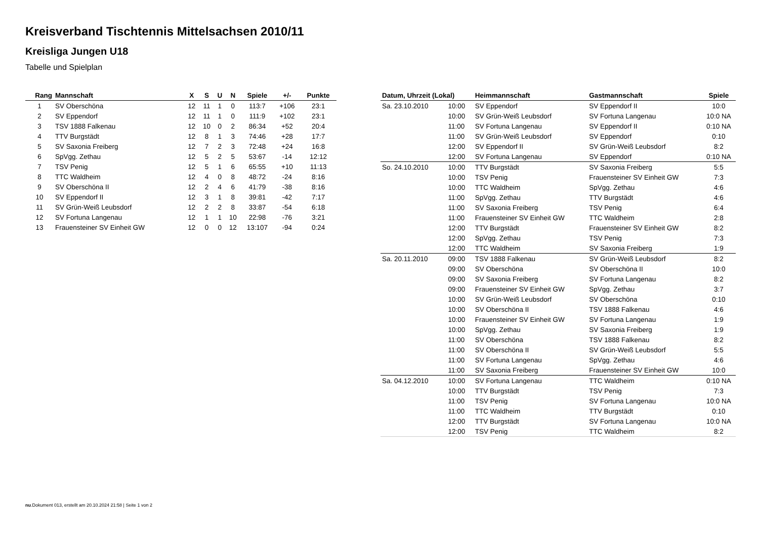Kreisverband Tischtennis Mittelsachsen 2010/11
Kreisliga Jungen U18
Tabelle und Spielplan
| Rang | Mannschaft | X | S | U | N | Spiele | +/- | Punkte |
| --- | --- | --- | --- | --- | --- | --- | --- | --- |
| 1 | SV Oberschöna | 12 | 11 | 1 | 0 | 113:7 | +106 | 23:1 |
| 2 | SV Eppendorf | 12 | 11 | 1 | 0 | 111:9 | +102 | 23:1 |
| 3 | TSV 1888 Falkenau | 12 | 10 | 0 | 2 | 86:34 | +52 | 20:4 |
| 4 | TTV Burgstädt | 12 | 8 | 1 | 3 | 74:46 | +28 | 17:7 |
| 5 | SV Saxonia Freiberg | 12 | 7 | 2 | 3 | 72:48 | +24 | 16:8 |
| 6 | SpVgg. Zethau | 12 | 5 | 2 | 5 | 53:67 | -14 | 12:12 |
| 7 | TSV Penig | 12 | 5 | 1 | 6 | 65:55 | +10 | 11:13 |
| 8 | TTC Waldheim | 12 | 4 | 0 | 8 | 48:72 | -24 | 8:16 |
| 9 | SV Oberschöna II | 12 | 2 | 4 | 6 | 41:79 | -38 | 8:16 |
| 10 | SV Eppendorf II | 12 | 3 | 1 | 8 | 39:81 | -42 | 7:17 |
| 11 | SV Grün-Weiß Leubsdorf | 12 | 2 | 2 | 8 | 33:87 | -54 | 6:18 |
| 12 | SV Fortuna Langenau | 12 | 1 | 1 | 10 | 22:98 | -76 | 3:21 |
| 13 | Frauensteiner SV Einheit GW | 12 | 0 | 0 | 12 | 13:107 | -94 | 0:24 |
| Datum, Uhrzeit (Lokal) | | Heimmannschaft | Gastmannschaft | Spiele |
| --- | --- | --- | --- | --- |
| Sa. 23.10.2010 | 10:00 | SV Eppendorf | SV Eppendorf II | 10:0 |
| | 10:00 | SV Grün-Weiß Leubsdorf | SV Fortuna Langenau | 10:0 NA |
| | 11:00 | SV Fortuna Langenau | SV Eppendorf II | 0:10 NA |
| | 11:00 | SV Grün-Weiß Leubsdorf | SV Eppendorf | 0:10 |
| | 12:00 | SV Eppendorf II | SV Grün-Weiß Leubsdorf | 8:2 |
| | 12:00 | SV Fortuna Langenau | SV Eppendorf | 0:10 NA |
| So. 24.10.2010 | 10:00 | TTV Burgstädt | SV Saxonia Freiberg | 5:5 |
| | 10:00 | TSV Penig | Frauensteiner SV Einheit GW | 7:3 |
| | 10:00 | TTC Waldheim | SpVgg. Zethau | 4:6 |
| | 11:00 | SpVgg. Zethau | TTV Burgstädt | 4:6 |
| | 11:00 | SV Saxonia Freiberg | TSV Penig | 6:4 |
| | 11:00 | Frauensteiner SV Einheit GW | TTC Waldheim | 2:8 |
| | 12:00 | TTV Burgstädt | Frauensteiner SV Einheit GW | 8:2 |
| | 12:00 | SpVgg. Zethau | TSV Penig | 7:3 |
| | 12:00 | TTC Waldheim | SV Saxonia Freiberg | 1:9 |
| Sa. 20.11.2010 | 09:00 | TSV 1888 Falkenau | SV Grün-Weiß Leubsdorf | 8:2 |
| | 09:00 | SV Oberschöna | SV Oberschöna II | 10:0 |
| | 09:00 | SV Saxonia Freiberg | SV Fortuna Langenau | 8:2 |
| | 09:00 | Frauensteiner SV Einheit GW | SpVgg. Zethau | 3:7 |
| | 10:00 | SV Grün-Weiß Leubsdorf | SV Oberschöna | 0:10 |
| | 10:00 | SV Oberschöna II | TSV 1888 Falkenau | 4:6 |
| | 10:00 | Frauensteiner SV Einheit GW | SV Fortuna Langenau | 1:9 |
| | 10:00 | SpVgg. Zethau | SV Saxonia Freiberg | 1:9 |
| | 11:00 | SV Oberschöna | TSV 1888 Falkenau | 8:2 |
| | 11:00 | SV Oberschöna II | SV Grün-Weiß Leubsdorf | 5:5 |
| | 11:00 | SV Fortuna Langenau | SpVgg. Zethau | 4:6 |
| | 11:00 | SV Saxonia Freiberg | Frauensteiner SV Einheit GW | 10:0 |
| Sa. 04.12.2010 | 10:00 | SV Fortuna Langenau | TTC Waldheim | 0:10 NA |
| | 10:00 | TTV Burgstädt | TSV Penig | 7:3 |
| | 11:00 | TSV Penig | SV Fortuna Langenau | 10:0 NA |
| | 11:00 | TTC Waldheim | TTV Burgstädt | 0:10 |
| | 12:00 | TTV Burgstädt | SV Fortuna Langenau | 10:0 NA |
| | 12:00 | TSV Penig | TTC Waldheim | 8:2 |
nu.Dokument 013, erstellt am 20.10.2024 21:58 | Seite 1 von 2